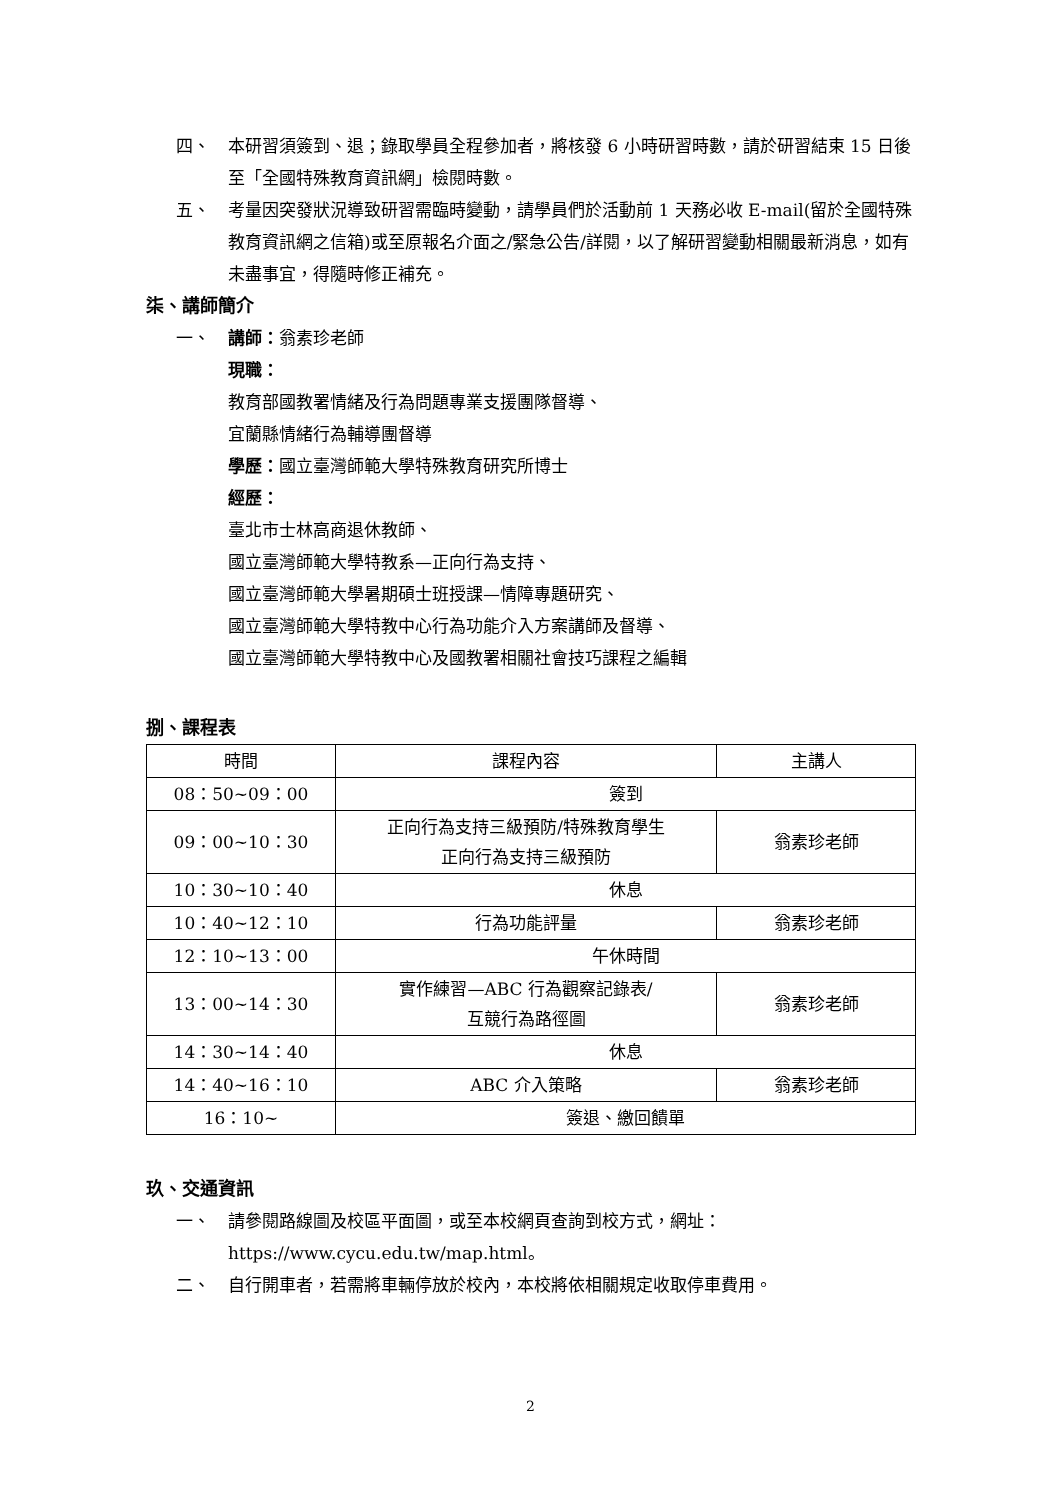四、 本研習須簽到、退；錄取學員全程參加者，將核發 6 小時研習時數，請於研習結束 15 日後至「全國特殊教育資訊網」檢閱時數。
五、 考量因突發狀況導致研習需臨時變動，請學員們於活動前 1 天務必收 E-mail(留於全國特殊教育資訊網之信箱)或至原報名介面之/緊急公告/詳閱，以了解研習變動相關最新消息，如有未盡事宜，得隨時修正補充。
柒、講師簡介
一、 講師：翁素珍老師
現職：
教育部國教署情緒及行為問題專業支援團隊督導、
宜蘭縣情緒行為輔導團督導
學歷：國立臺灣師範大學特殊教育研究所博士
經歷：
臺北市士林高商退休教師、
國立臺灣師範大學特教系—正向行為支持、
國立臺灣師範大學暑期碩士班授課—情障專題研究、
國立臺灣師範大學特教中心行為功能介入方案講師及督導、
國立臺灣師範大學特教中心及國教署相關社會技巧課程之編輯
捌、課程表
| 時間 | 課程內容 | 主講人 |
| --- | --- | --- |
| 08：50~09：00 | 簽到 | |
| 09：00~10：30 | 正向行為支持三級預防/特殊教育學生 正向行為支持三級預防 | 翁素珍老師 |
| 10：30~10：40 | 休息 | |
| 10：40~12：10 | 行為功能評量 | 翁素珍老師 |
| 12：10~13：00 | 午休時間 | |
| 13：00~14：30 | 實作練習—ABC 行為觀察記錄表/ 互競行為路徑圖 | 翁素珍老師 |
| 14：30~14：40 | 休息 | |
| 14：40~16：10 | ABC 介入策略 | 翁素珍老師 |
| 16：10~ | 簽退、繳回饋單 | |
玖、交通資訊
一、 請參閱路線圖及校區平面圖，或至本校網頁查詢到校方式，網址：https://www.cycu.edu.tw/map.html。
二、 自行開車者，若需將車輛停放於校內，本校將依相關規定收取停車費用。
2